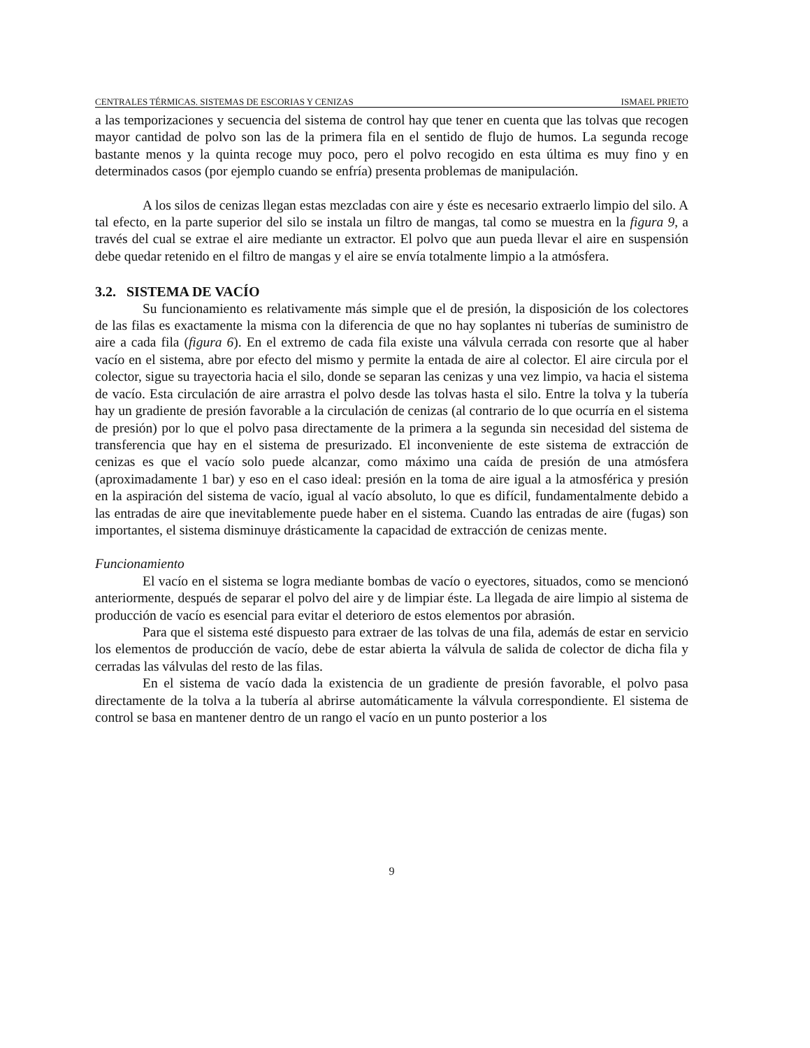CENTRALES TÉRMICAS. SISTEMAS DE ESCORIAS Y CENIZAS ISMAEL PRIETO
a las temporizaciones y secuencia del sistema de control hay que tener en cuenta que las tolvas que recogen mayor cantidad de polvo son las de la primera fila en el sentido de flujo de humos. La segunda recoge bastante menos y la quinta recoge muy poco, pero el polvo recogido en esta última es muy fino y en determinados casos (por ejemplo cuando se enfría) presenta problemas de manipulación.
A los silos de cenizas llegan estas mezcladas con aire y éste es necesario extraerlo limpio del silo. A tal efecto, en la parte superior del silo se instala un filtro de mangas, tal como se muestra en la figura 9, a través del cual se extrae el aire mediante un extractor. El polvo que aun pueda llevar el aire en suspensión debe quedar retenido en el filtro de mangas y el aire se envía totalmente limpio a la atmósfera.
3.2. SISTEMA DE VACÍO
Su funcionamiento es relativamente más simple que el de presión, la disposición de los colectores de las filas es exactamente la misma con la diferencia de que no hay soplantes ni tuberías de suministro de aire a cada fila (figura 6). En el extremo de cada fila existe una válvula cerrada con resorte que al haber vacío en el sistema, abre por efecto del mismo y permite la entada de aire al colector. El aire circula por el colector, sigue su trayectoria hacia el silo, donde se separan las cenizas y una vez limpio, va hacia el sistema de vacío. Esta circulación de aire arrastra el polvo desde las tolvas hasta el silo. Entre la tolva y la tubería hay un gradiente de presión favorable a la circulación de cenizas (al contrario de lo que ocurría en el sistema de presión) por lo que el polvo pasa directamente de la primera a la segunda sin necesidad del sistema de transferencia que hay en el sistema de presurizado. El inconveniente de este sistema de extracción de cenizas es que el vacío solo puede alcanzar, como máximo una caída de presión de una atmósfera (aproximadamente 1 bar) y eso en el caso ideal: presión en la toma de aire igual a la atmosférica y presión en la aspiración del sistema de vacío, igual al vacío absoluto, lo que es difícil, fundamentalmente debido a las entradas de aire que inevitablemente puede haber en el sistema. Cuando las entradas de aire (fugas) son importantes, el sistema disminuye drásticamente la capacidad de extracción de cenizas mente.
Funcionamiento
El vacío en el sistema se logra mediante bombas de vacío o eyectores, situados, como se mencionó anteriormente, después de separar el polvo del aire y de limpiar éste. La llegada de aire limpio al sistema de producción de vacío es esencial para evitar el deterioro de estos elementos por abrasión.
Para que el sistema esté dispuesto para extraer de las tolvas de una fila, además de estar en servicio los elementos de producción de vacío, debe de estar abierta la válvula de salida de colector de dicha fila y cerradas las válvulas del resto de las filas.
En el sistema de vacío dada la existencia de un gradiente de presión favorable, el polvo pasa directamente de la tolva a la tubería al abrirse automáticamente la válvula correspondiente. El sistema de control se basa en mantener dentro de un rango el vacío en un punto posterior a los
9